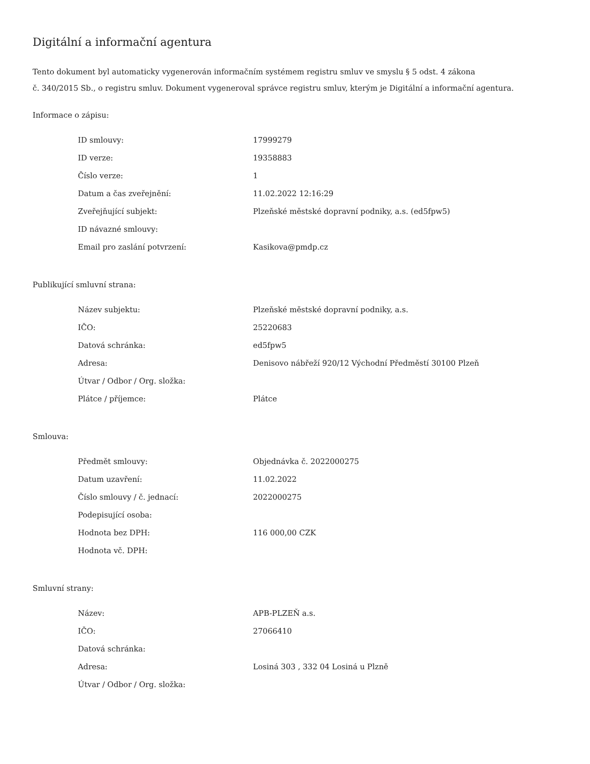Digitální a informační agentura
Tento dokument byl automaticky vygenerován informačním systémem registru smluv ve smyslu § 5 odst. 4 zákona
č. 340/2015 Sb., o registru smluv. Dokument vygeneroval správce registru smluv, kterým je Digitální a informační agentura.
Informace o zápisu:
| ID smlouvy: | 17999279 |
| ID verze: | 19358883 |
| Číslo verze: | 1 |
| Datum a čas zveřejnění: | 11.02.2022 12:16:29 |
| Zveřejňující subjekt: | Plzeňské městské dopravní podniky, a.s. (ed5fpw5) |
| ID návazné smlouvy: | |
| Email pro zaslání potvrzení: | Kasikova@pmdp.cz |
Publikující smluvní strana:
| Název subjektu: | Plzeňské městské dopravní podniky, a.s. |
| IČO: | 25220683 |
| Datová schránka: | ed5fpw5 |
| Adresa: | Denisovo nábřeží 920/12 Východní Předměstí 30100 Plzeň |
| Útvar / Odbor / Org. složka: | |
| Plátce / příjemce: | Plátce |
Smlouva:
| Předmět smlouvy: | Objednávka č. 2022000275 |
| Datum uzavření: | 11.02.2022 |
| Číslo smlouvy / č. jednací: | 2022000275 |
| Podepisující osoba: | |
| Hodnota bez DPH: | 116 000,00 CZK |
| Hodnota vč. DPH: | |
Smluvní strany:
| Název: | APB-PLZEŇ a.s. |
| IČO: | 27066410 |
| Datová schránka: | |
| Adresa: | Losiná 303 , 332 04 Losiná u Plzně |
| Útvar / Odbor / Org. složka: | |